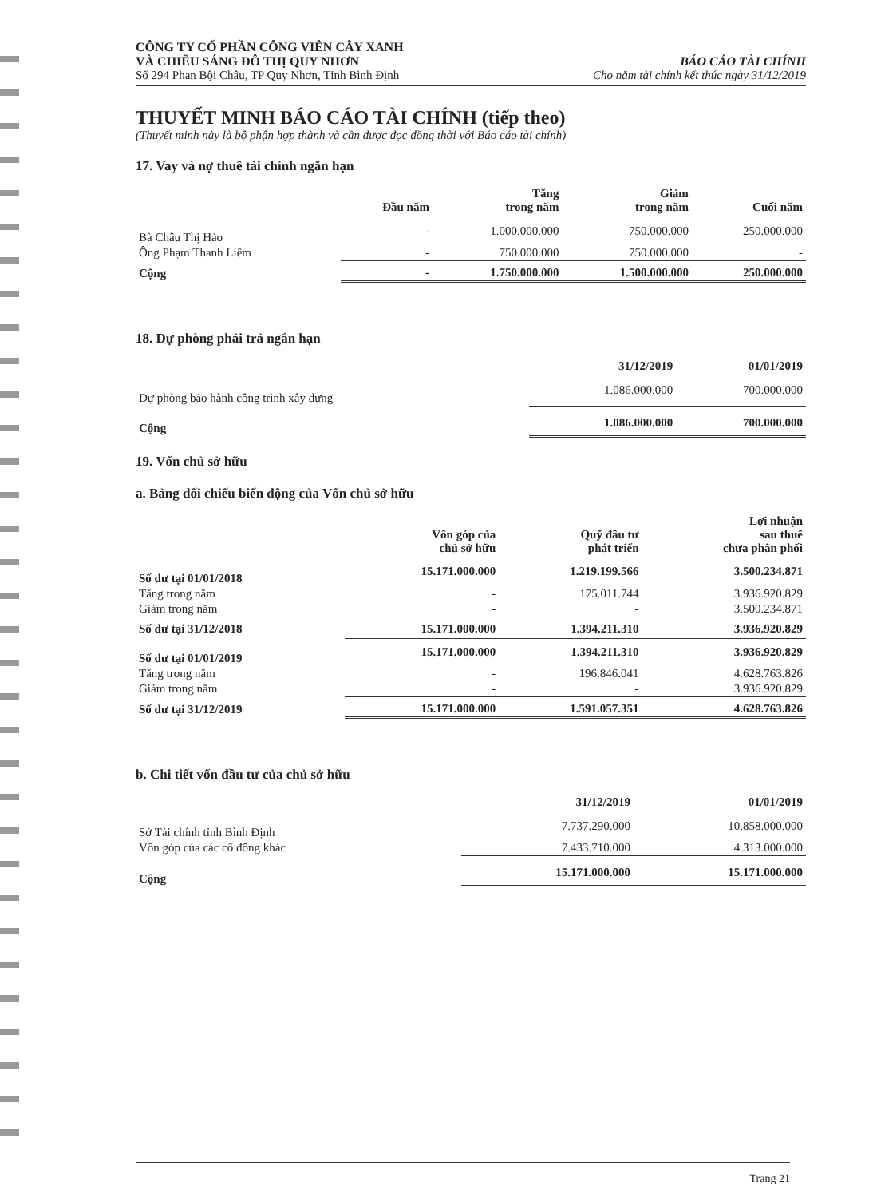CÔNG TY CỔ PHẦN CÔNG VIÊN CÂY XANH
VÀ CHIẾU SÁNG ĐÔ THỊ QUY NHƠN
Số 294 Phan Bội Châu, TP Quy Nhơn, Tỉnh Bình Định
BÁO CÁO TÀI CHÍNH
Cho năm tài chính kết thúc ngày 31/12/2019
THUYẾT MINH BÁO CÁO TÀI CHÍNH (tiếp theo)
(Thuyết minh này là bộ phận hợp thành và cần được đọc đồng thời với Báo cáo tài chính)
17. Vay và nợ thuê tài chính ngắn hạn
| | Đầu năm | Tăng trong năm | Giảm trong năm | Cuối năm |
| --- | --- | --- | --- | --- |
| Bà Châu Thị Hảo | - | 1.000.000.000 | 750.000.000 | 250.000.000 |
| Ông Phạm Thanh Liêm | - | 750.000.000 | 750.000.000 | - |
| Cộng | - | 1.750.000.000 | 1.500.000.000 | 250.000.000 |
18. Dự phòng phải trả ngắn hạn
| | 31/12/2019 | 01/01/2019 |
| --- | --- | --- |
| Dự phòng bảo hành công trình xây dựng | 1.086.000.000 | 700.000.000 |
| Cộng | 1.086.000.000 | 700.000.000 |
19. Vốn chủ sở hữu
a. Bảng đối chiếu biến động của Vốn chủ sở hữu
| | Vốn góp của chủ sở hữu | Quỹ đầu tư phát triển | Lợi nhuận sau thuế chưa phân phối |
| --- | --- | --- | --- |
| Số dư tại 01/01/2018 | 15.171.000.000 | 1.219.199.566 | 3.500.234.871 |
| Tăng trong năm | - | 175.011.744 | 3.936.920.829 |
| Giảm trong năm | - | - | 3.500.234.871 |
| Số dư tại 31/12/2018 | 15.171.000.000 | 1.394.211.310 | 3.936.920.829 |
| Số dư tại 01/01/2019 | 15.171.000.000 | 1.394.211.310 | 3.936.920.829 |
| Tăng trong năm | - | 196.846.041 | 4.628.763.826 |
| Giảm trong năm | - | - | 3.936.920.829 |
| Số dư tại 31/12/2019 | 15.171.000.000 | 1.591.057.351 | 4.628.763.826 |
b. Chi tiết vốn đầu tư của chủ sở hữu
| | 31/12/2019 | 01/01/2019 |
| --- | --- | --- |
| Sở Tài chính tỉnh Bình Định | 7.737.290.000 | 10.858.000.000 |
| Vốn góp của các cổ đông khác | 7.433.710.000 | 4.313.000.000 |
| Cộng | 15.171.000.000 | 15.171.000.000 |
Trang 21